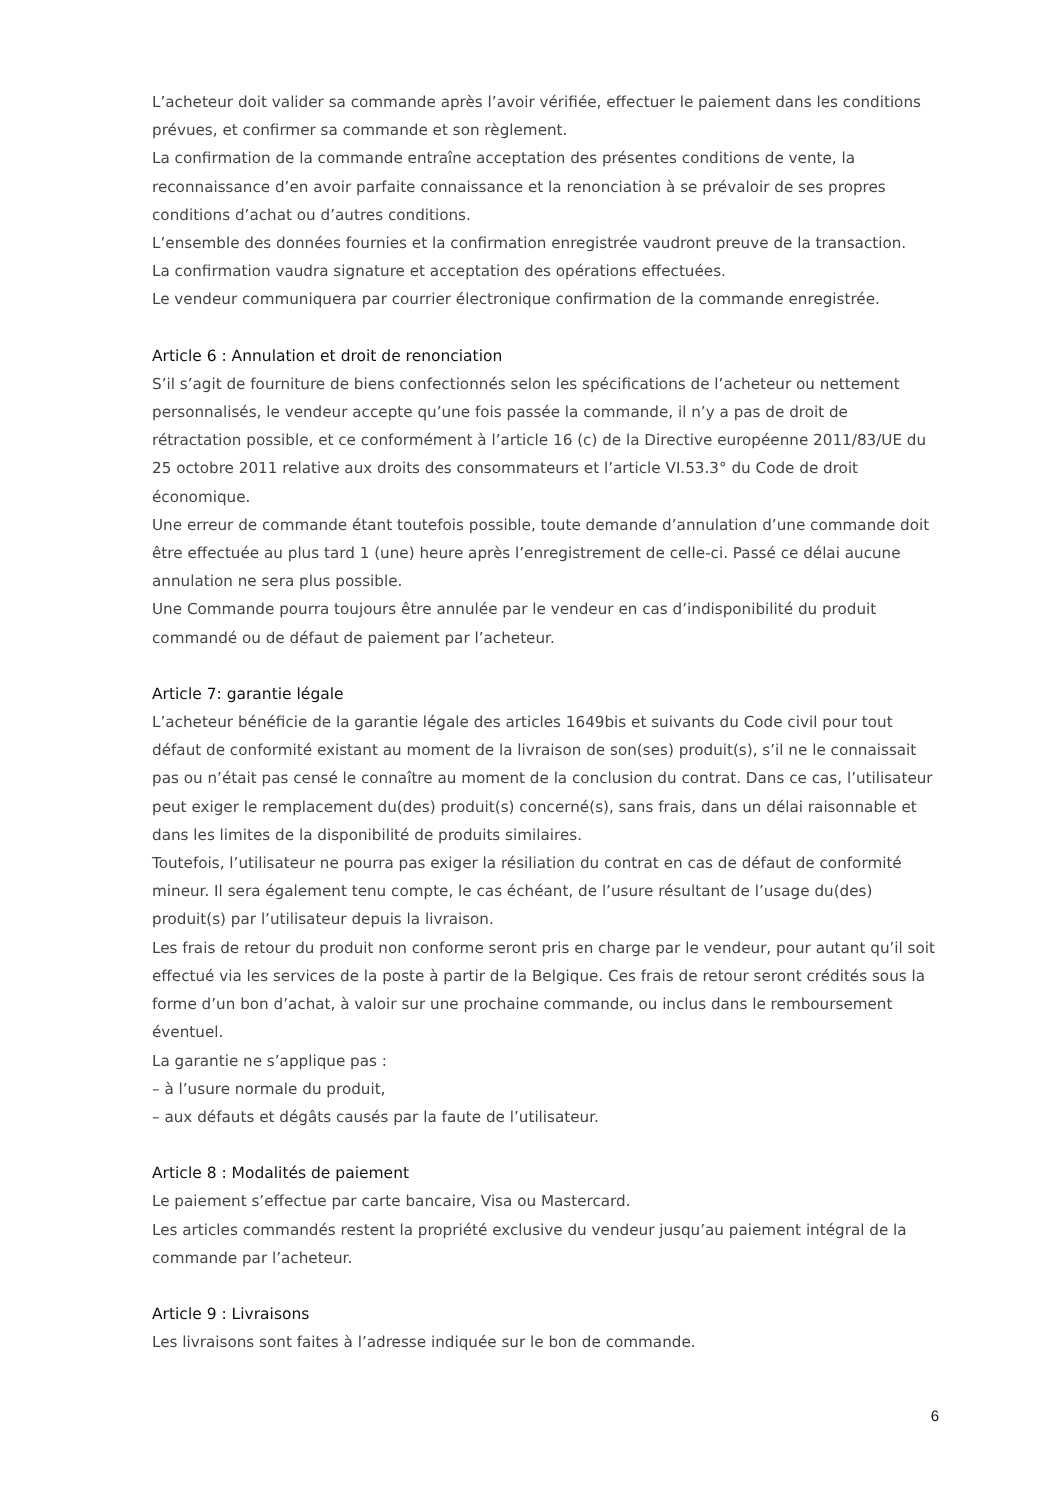L’acheteur doit valider sa commande après l’avoir vérifiée, effectuer le paiement dans les conditions prévues, et confirmer sa commande et son règlement.
La confirmation de la commande entraîne acceptation des présentes conditions de vente, la reconnaissance d’en avoir parfaite connaissance et la renonciation à se prévaloir de ses propres conditions d’achat ou d’autres conditions.
L’ensemble des données fournies et la confirmation enregistrée vaudront preuve de la transaction.
La confirmation vaudra signature et acceptation des opérations effectuées.
Le vendeur communiquera par courrier électronique confirmation de la commande enregistrée.
Article 6 : Annulation et droit de renonciation
S’il s’agit de fourniture de biens confectionnés selon les spécifications de l’acheteur ou nettement personnalisés, le vendeur accepte qu’une fois passée la commande, il n’y a pas de droit de rétractation possible, et ce conformément à l’article 16 (c) de la Directive européenne 2011/83/UE du 25 octobre 2011 relative aux droits des consommateurs et l’article VI.53.3° du Code de droit économique.
Une erreur de commande étant toutefois possible, toute demande d’annulation d’une commande doit être effectuée au plus tard 1 (une) heure après l’enregistrement de celle-ci. Passé ce délai aucune annulation ne sera plus possible.
Une Commande pourra toujours être annulée par le vendeur en cas d’indisponibilité du produit commandé ou de défaut de paiement par l’acheteur.
Article 7: garantie légale
L’acheteur bénéficie de la garantie légale des articles 1649bis et suivants du Code civil pour tout défaut de conformité existant au moment de la livraison de son(ses) produit(s), s’il ne le connaissait pas ou n’était pas censé le connaître au moment de la conclusion du contrat. Dans ce cas, l’utilisateur peut exiger le remplacement du(des) produit(s) concerné(s), sans frais, dans un délai raisonnable et dans les limites de la disponibilité de produits similaires.
Toutefois, l’utilisateur ne pourra pas exiger la résiliation du contrat en cas de défaut de conformité mineur. Il sera également tenu compte, le cas échéant, de l’usure résultant de l’usage du(des) produit(s) par l’utilisateur depuis la livraison.
Les frais de retour du produit non conforme seront pris en charge par le vendeur, pour autant qu’il soit effectué via les services de la poste à partir de la Belgique. Ces frais de retour seront crédités sous la forme d’un bon d’achat, à valoir sur une prochaine commande, ou inclus dans le remboursement éventuel.
La garantie ne s’applique pas :
– à l’usure normale du produit,
– aux défauts et dégâts causés par la faute de l’utilisateur.
Article 8 : Modalités de paiement
Le paiement s’effectue par carte bancaire, Visa ou Mastercard.
Les articles commandés restent la propriété exclusive du vendeur jusqu’au paiement intégral de la commande par l’acheteur.
Article 9 : Livraisons
Les livraisons sont faites à l’adresse indiquée sur le bon de commande.
6